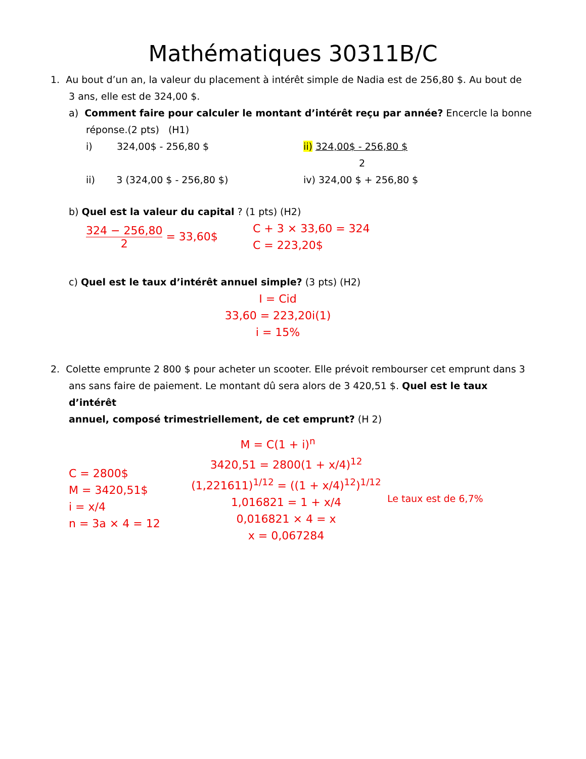Mathématiques 30311B/C
1. Au bout d’un an, la valeur du placement à intérêt simple de Nadia est de 256,80 $. Au bout de
3 ans, elle est de 324,00 $.
a) Comment faire pour calculer le montant d’intérêt reçu par année? Encercle la bonne
réponse.(2 pts) (H1)
i) 324,00$ - 256,80 $ ii) 324,00$ - 256,80 $
2
ii) 3 (324,00 $ - 256,80 $) iv) 324,00 $ + 256,80 $
b) Quel est la valeur du capital ? (1 pts) (H2)
324 − 256,80 2 = 33,60$
C + 3 × 33,60 = 324
C = 223,20$
c) Quel est le taux d’intérêt annuel simple? (3 pts) (H2)
I = Cid
33,60 = 223,20i(1)
i = 15%
2. Colette emprunte 2 800 $ pour acheter un scooter. Elle prévoit rembourser cet emprunt dans 3
ans sans faire de paiement. Le montant dû sera alors de 3 420,51 $. Quel est le taux d’intérêt
annuel, composé trimestriellement, de cet emprunt? (H 2)
M = C(1 + i)<sup>n</sup>
C = 2800$
M = 3420,51$
i = x/4
n = 3a × 4 = 12
3420,51 = 2800(1 + x/4)<sup>12</sup>
(1,221611)<sup>1/12</sup> = ((1 + x/4)<sup>12</sup>)<sup>1/12</sup>
1,016821 = 1 + x/4
0,016821 × 4 = x
x = 0,067284
Le taux est de 6,7%